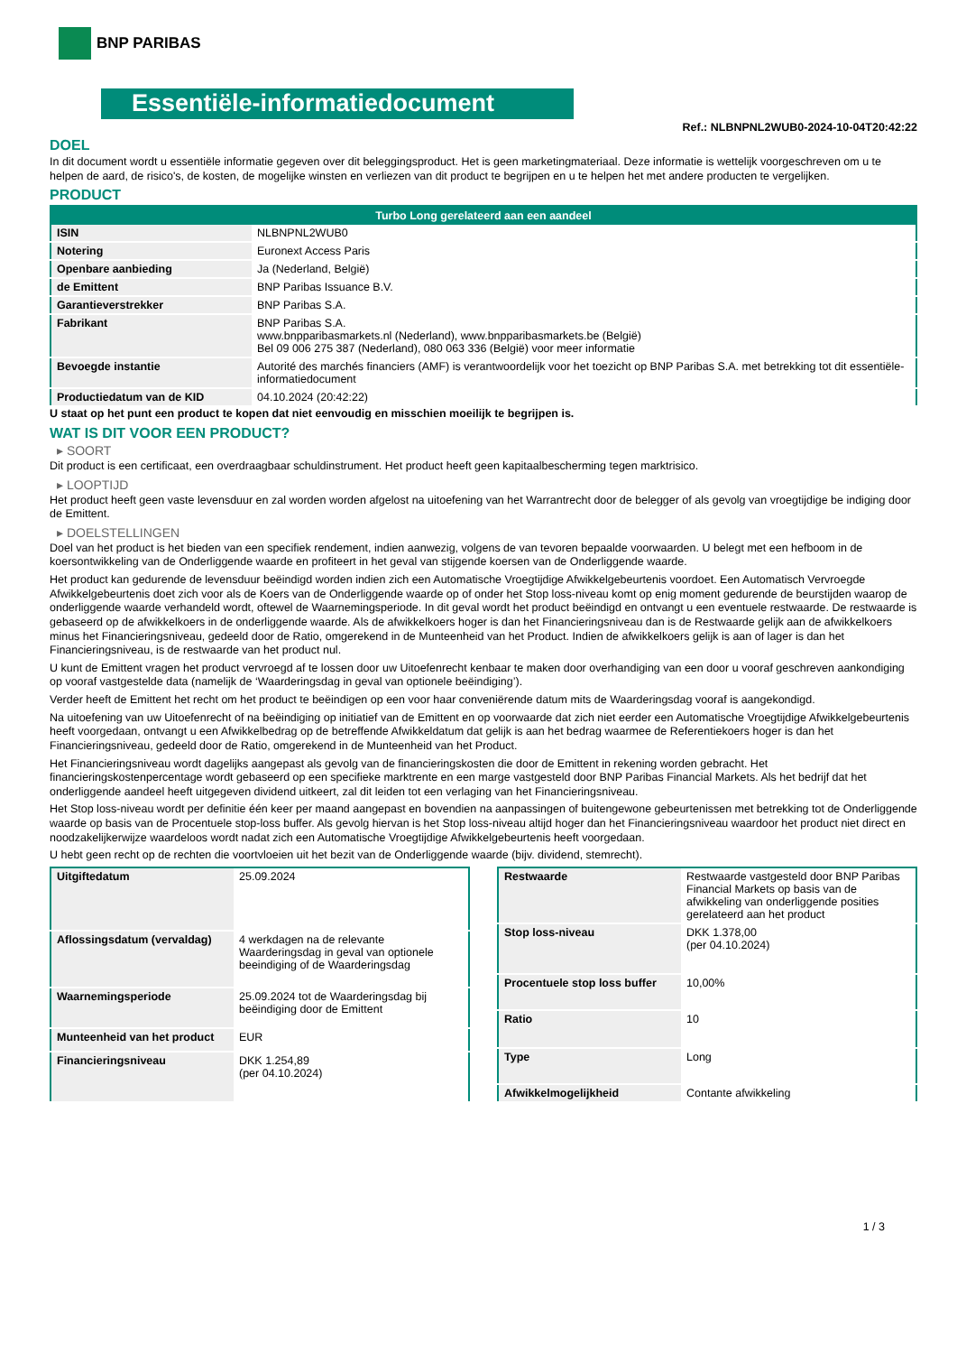BNP PARIBAS
Essentiële-informatiedocument
Ref.: NLBNPNL2WUB0-2024-10-04T20:42:22
DOEL
In dit document wordt u essentiële informatie gegeven over dit beleggingsproduct. Het is geen marketingmateriaal. Deze informatie is wettelijk voorgeschreven om u te helpen de aard, de risico's, de kosten, de mogelijke winsten en verliezen van dit product te begrijpen en u te helpen het met andere producten te vergelijken.
PRODUCT
| Turbo Long gerelateerd aan een aandeel | |
| --- | --- |
| ISIN | NLBNPNL2WUB0 |
| Notering | Euronext Access Paris |
| Openbare aanbieding | Ja (Nederland, België) |
| de Emittent | BNP Paribas Issuance B.V. |
| Garantieverstrekker | BNP Paribas S.A. |
| Fabrikant | BNP Paribas S.A. www.bnpparibasmarkets.nl (Nederland), www.bnpparibasmarkets.be (België) Bel 09 006 275 387 (Nederland), 080 063 336 (België) voor meer informatie |
| Bevoegde instantie | Autorité des marchés financiers (AMF) is verantwoordelijk voor het toezicht op BNP Paribas S.A. met betrekking tot dit essentiële-informatiedocument |
| Productiedatum van de KID | 04.10.2024 (20:42:22) |
U staat op het punt een product te kopen dat niet eenvoudig en misschien moeilijk te begrijpen is.
WAT IS DIT VOOR EEN PRODUCT?
▸ SOORT
Dit product is een certificaat, een overdraagbaar schuldinstrument. Het product heeft geen kapitaalbescherming tegen marktrisico.
▸ LOOPTIJD
Het product heeft geen vaste levensduur en zal worden worden afgelost na uitoefening van het Warrantrecht door de belegger of als gevolg van vroegtijdige be indiging door de Emittent.
▸ DOELSTELLINGEN
Doel van het product is het bieden van een specifiek rendement, indien aanwezig, volgens de van tevoren bepaalde voorwaarden. U belegt met een hefboom in de koersontwikkeling van de Onderliggende waarde en profiteert in het geval van stijgende koersen van de Onderliggende waarde.
Het product kan gedurende de levensduur beëindigd worden indien zich een Automatische Vroegtijdige Afwikkelgebeurtenis voordoet. Een Automatisch Vervroegde Afwikkelgebeurtenis doet zich voor als de Koers van de Onderliggende waarde op of onder het Stop loss-niveau komt op enig moment gedurende de beurstijden waarop de onderliggende waarde verhandeld wordt, oftewel de Waarnemingsperiode. In dit geval wordt het product beëindigd en ontvangt u een eventuele restwaarde. De restwaarde is gebaseerd op de afwikkelkoers in de onderliggende waarde. Als de afwikkelkoers hoger is dan het Financieringsniveau dan is de Restwaarde gelijk aan de afwikkelkoers minus het Financieringsniveau, gedeeld door de Ratio, omgerekend in de Munteenheid van het Product. Indien de afwikkelkoers gelijk is aan of lager is dan het Financieringsniveau, is de restwaarde van het product nul.
U kunt de Emittent vragen het product vervroegd af te lossen door uw Uitoefenrecht kenbaar te maken door overhandiging van een door u vooraf geschreven aankondiging op vooraf vastgestelde data (namelijk de ‘Waarderingsdag in geval van optionele beëindiging’).
Verder heeft de Emittent het recht om het product te beëindigen op een voor haar conveniërende datum mits de Waarderingsdag vooraf is aangekondigd.
Na uitoefening van uw Uitoefenrecht of na beëindiging op initiatief van de Emittent en op voorwaarde dat zich niet eerder een Automatische Vroegtijdige Afwikkelgebeurtenis heeft voorgedaan, ontvangt u een Afwikkelbedrag op de betreffende Afwikkeldatum dat gelijk is aan het bedrag waarmee de Referentiekoers hoger is dan het Financieringsniveau, gedeeld door de Ratio, omgerekend in de Munteenheid van het Product.
Het Financieringsniveau wordt dagelijks aangepast als gevolg van de financieringskosten die door de Emittent in rekening worden gebracht. Het financieringskostenpercentage wordt gebaseerd op een specifieke marktrente en een marge vastgesteld door BNP Paribas Financial Markets. Als het bedrijf dat het onderliggende aandeel heeft uitgegeven dividend uitkeert, zal dit leiden tot een verlaging van het Financieringsniveau.
Het Stop loss-niveau wordt per definitie één keer per maand aangepast en bovendien na aanpassingen of buitengewone gebeurtenissen met betrekking tot de Onderliggende waarde op basis van de Procentuele stop-loss buffer. Als gevolg hiervan is het Stop loss-niveau altijd hoger dan het Financieringsniveau waardoor het product niet direct en noodzakelijkerwijze waardeloos wordt nadat zich een Automatische Vroegtijdige Afwikkelgebeurtenis heeft voorgedaan.
U hebt geen recht op de rechten die voortvloeien uit het bezit van de Onderliggende waarde (bijv. dividend, stemrecht).
| Uitgiftedatum | 25.09.2024 |
| Aflossingsdatum (vervaldag) | 4 werkdagen na de relevante Waarderingsdag in geval van optionele beeindiging of de Waarderingsdag |
| Waarnemingsperiode | 25.09.2024 tot de Waarderingsdag bij beëindiging door de Emittent |
| Munteenheid van het product | EUR |
| Financieringsniveau | DKK 1.254,89 (per 04.10.2024) |
| Restwaarde | Restwaarde vastgesteld door BNP Paribas Financial Markets op basis van de afwikkeling van onderliggende posities gerelateerd aan het product |
| Stop loss-niveau | DKK 1.378,00 (per 04.10.2024) |
| Procentuele stop loss buffer | 10,00% |
| Ratio | 10 |
| Type | Long |
| Afwikkelmogelijkheid | Contante afwikkeling |
1 / 3